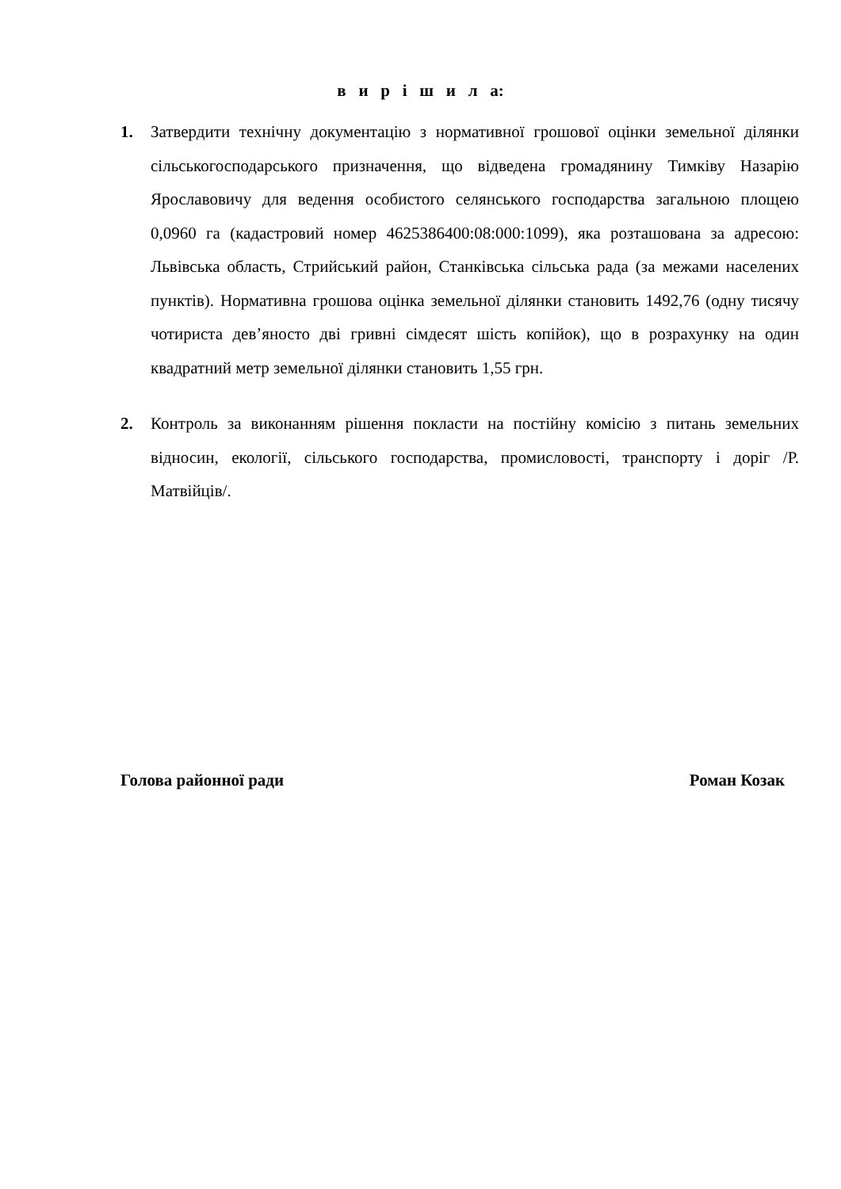в и р і ш и л а:
1. Затвердити технічну документацію з нормативної грошової оцінки земельної ділянки сільськогосподарського призначення, що відведена громадянину Тимківу Назарію Ярославовичу для ведення особистого селянського господарства загальною площею 0,0960 га (кадастровий номер 4625386400:08:000:1099), яка розташована за адресою: Львівська область, Стрийський район, Станківська сільська рада (за межами населених пунктів). Нормативна грошова оцінка земельної ділянки становить 1492,76 (одну тисячу чотириста дев’яносто дві гривні сімдесят шість копійок), що в розрахунку на один квадратний метр земельної ділянки становить 1,55 грн.
2. Контроль за виконанням рішення покласти на постійну комісію з питань земельних відносин, екології, сільського господарства, промисловості, транспорту і доріг /Р. Матвійців/.
Голова районної ради Роман Козак